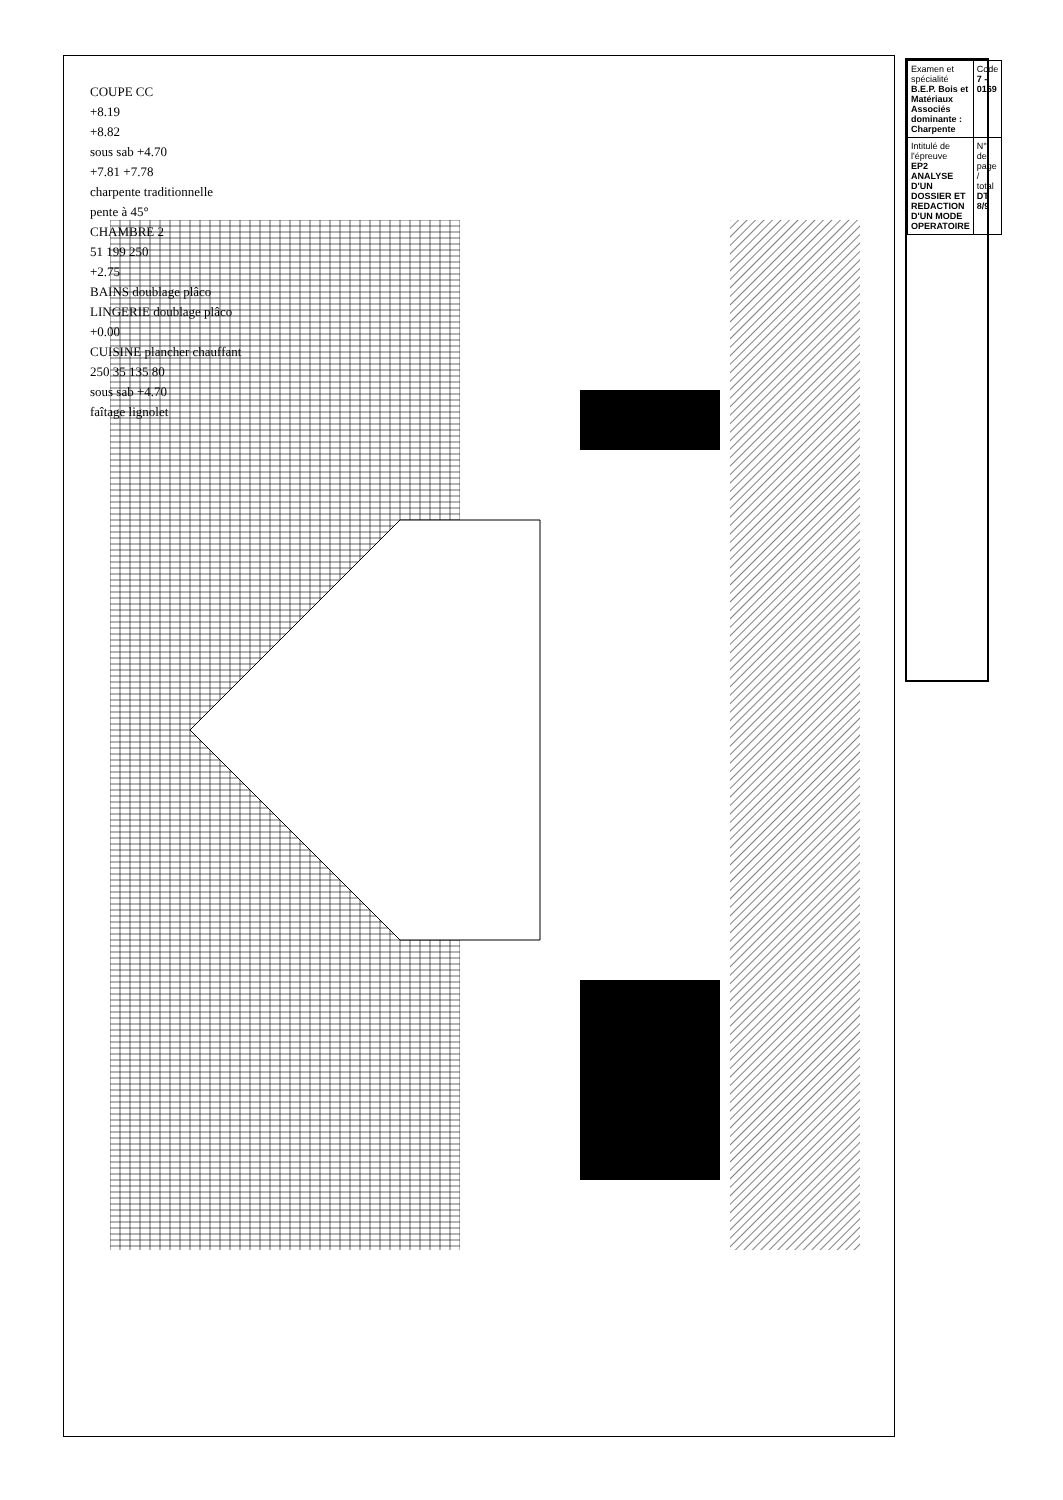COUPE CC
+8.19
+8.82
sous sab +4.70
+7.81 +7.78
charpente traditionnelle
pente à 45°
CHAMBRE 2
51 199 250
+2.75
BAINS doublage plâco
LINGERIE doublage plâco
+0.00
CUISINE plancher chauffant
250 35 135 80
sous sab +4.70
faîtage lignolet
| Examen et spécialité B.E.P. Bois et Matériaux Associés dominante : Charpente | Code 7 - 0169 |
| Intitulé de l'épreuve EP2 ANALYSE D'UN DOSSIER ET REDACTION D'UN MODE OPERATOIRE | N° de page / total DT 8/9 |